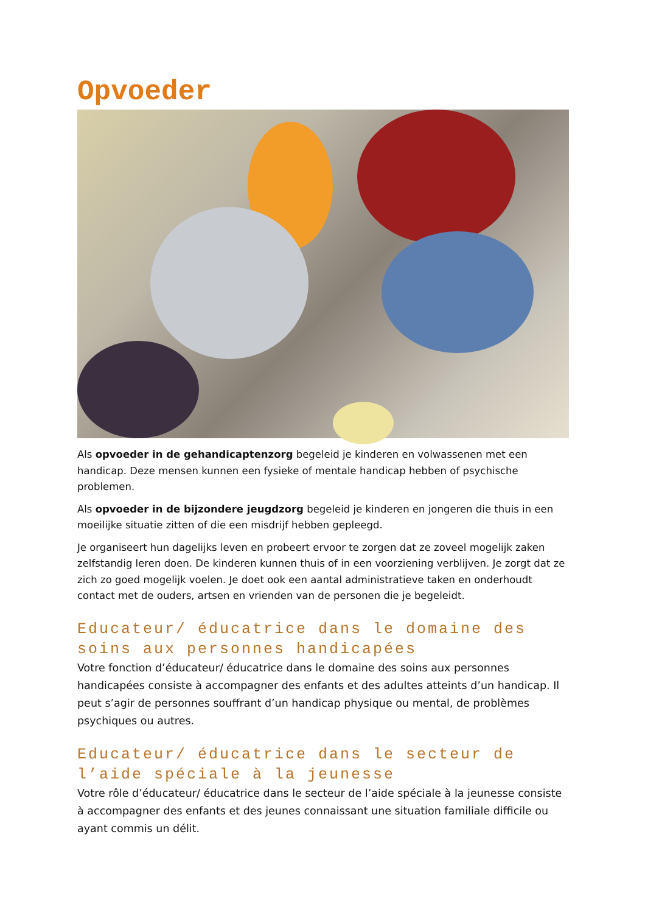Opvoeder
Als opvoeder in de gehandicaptenzorg begeleid je kinderen en volwassenen met een handicap. Deze mensen kunnen een fysieke of mentale handicap hebben of psychische problemen.
Als opvoeder in de bijzondere jeugdzorg begeleid je kinderen en jongeren die thuis in een moeilijke situatie zitten of die een misdrijf hebben gepleegd.
Je organiseert hun dagelijks leven en probeert ervoor te zorgen dat ze zoveel mogelijk zaken zelfstandig leren doen. De kinderen kunnen thuis of in een voorziening verblijven. Je zorgt dat ze zich zo goed mogelijk voelen. Je doet ook een aantal administratieve taken en onderhoudt contact met de ouders, artsen en vrienden van de personen die je begeleidt.
Educateur/ éducatrice dans le domaine des soins aux personnes handicapées
Votre fonction d’éducateur/ éducatrice dans le domaine des soins aux personnes handicapées consiste à accompagner des enfants et des adultes atteints d’un handicap. Il peut s’agir de personnes souffrant d’un handicap physique ou mental, de problèmes psychiques ou autres.
Educateur/ éducatrice dans le secteur de l’aide spéciale à la jeunesse
Votre rôle d’éducateur/ éducatrice dans le secteur de l’aide spéciale à la jeunesse consiste à accompagner des enfants et des jeunes connaissant une situation familiale difficile ou ayant commis un délit.